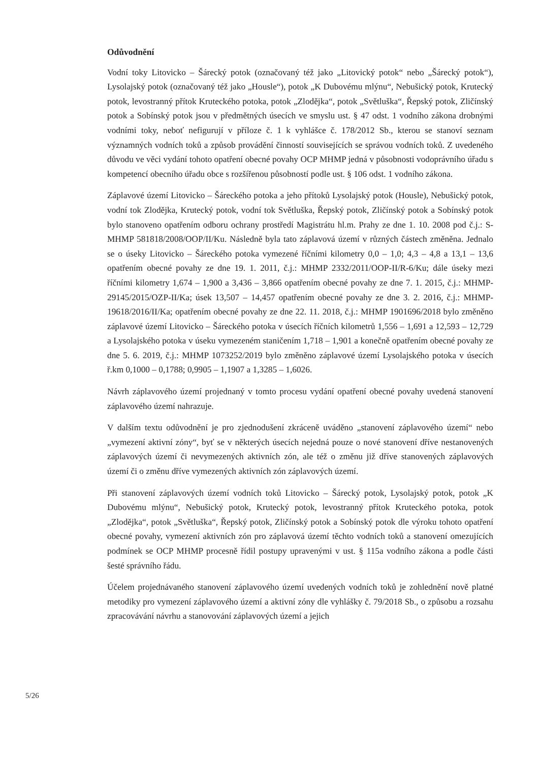Odůvodnění
Vodní toky Litovicko – Šárecký potok (označovaný též jako „Litovický potok“ nebo „Šárecký potok“), Lysolajský potok (označovaný též jako „Housle“), potok „K Dubovému mlýnu“, Nebušický potok, Krutecký potok, levostranný přítok Kruteckého potoka, potok „Zlodějka“, potok „Světluška“, Řepský potok, Zličínský potok a Sobínský potok jsou v předmětných úsecích ve smyslu ust. § 47 odst. 1 vodního zákona drobnými vodními toky, neboť nefigurují v příloze č. 1 k vyhlášce č. 178/2012 Sb., kterou se stanoví seznam významných vodních toků a způsob provádění činností souvisejících se správou vodních toků. Z uvedeného důvodu ve věci vydání tohoto opatření obecné povahy OCP MHMP jedná v působnosti vodoprávního úřadu s kompetencí obecního úřadu obce s rozšířenou působností podle ust. § 106 odst. 1 vodního zákona.
Záplavové území Litovicko – Šáreckého potoka a jeho přítoků Lysolajský potok (Housle), Nebušický potok, vodní tok Zlodějka, Krutecký potok, vodní tok Světluška, Řepský potok, Zličínský potok a Sobínský potok bylo stanoveno opatřením odboru ochrany prostředí Magistrátu hl.m. Prahy ze dne 1. 10. 2008 pod č.j.: S-MHMP 581818/2008/OOP/II/Ku. Následně byla tato záplavová území v různých částech změněna. Jednalo se o úseky Litovicko – Šáreckého potoka vymezené říčními kilometry 0,0 – 1,0; 4,3 – 4,8 a 13,1 – 13,6 opatřením obecné povahy ze dne 19. 1. 2011, č.j.: MHMP 2332/2011/OOP-II/R-6/Ku; dále úseky mezi říčními kilometry 1,674 – 1,900 a 3,436 – 3,866 opatřením obecné povahy ze dne 7. 1. 2015, č.j.: MHMP-29145/2015/OZP-II/Ka; úsek 13,507 – 14,457 opatřením obecné povahy ze dne 3. 2. 2016, č.j.: MHMP-19618/2016/II/Ka; opatřením obecné povahy ze dne 22. 11. 2018, č.j.: MHMP 1901696/2018 bylo změněno záplavové území Litovicko – Šáreckého potoka v úsecích říčních kilometrů 1,556 – 1,691 a 12,593 – 12,729 a Lysolajského potoka v úseku vymezeném staničením 1,718 – 1,901 a konečně opatřením obecné povahy ze dne 5. 6. 2019, č.j.: MHMP 1073252/2019 bylo změněno záplavové území Lysolajského potoka v úsecích ř.km 0,1000 – 0,1788; 0,9905 – 1,1907 a 1,3285 – 1,6026.
Návrh záplavového území projednaný v tomto procesu vydání opatření obecné povahy uvedená stanovení záplavového území nahrazuje.
V dalším textu odůvodnění je pro zjednodušení zkráceně uváděno „stanovení záplavového území“ nebo „vymezení aktivní zóny“, byť se v některých úsecích nejedná pouze o nové stanovení dříve nestanovených záplavových území či nevymezených aktivních zón, ale též o změnu již dříve stanovených záplavových území či o změnu dříve vymezených aktivních zón záplavových území.
Při stanovení záplavových území vodních toků Litovicko – Šárecký potok, Lysolajský potok, potok „K Dubovému mlýnu“, Nebušický potok, Krutecký potok, levostranný přítok Kruteckého potoka, potok „Zlodějka“, potok „Světluška“, Řepský potok, Zličínský potok a Sobínský potok dle výroku tohoto opatření obecné povahy, vymezení aktivních zón pro záplavová území těchto vodních toků a stanovení omezujících podmínek se OCP MHMP procesně řídil postupy upravenými v ust. § 115a vodního zákona a podle části šesté správního řádu.
Účelem projednávaného stanovení záplavového území uvedených vodních toků je zohlednění nově platné metodiky pro vymezení záplavového území a aktivní zóny dle vyhlášky č. 79/2018 Sb., o způsobu a rozsahu zpracovávání návrhu a stanovování záplavových území a jejich
5/26